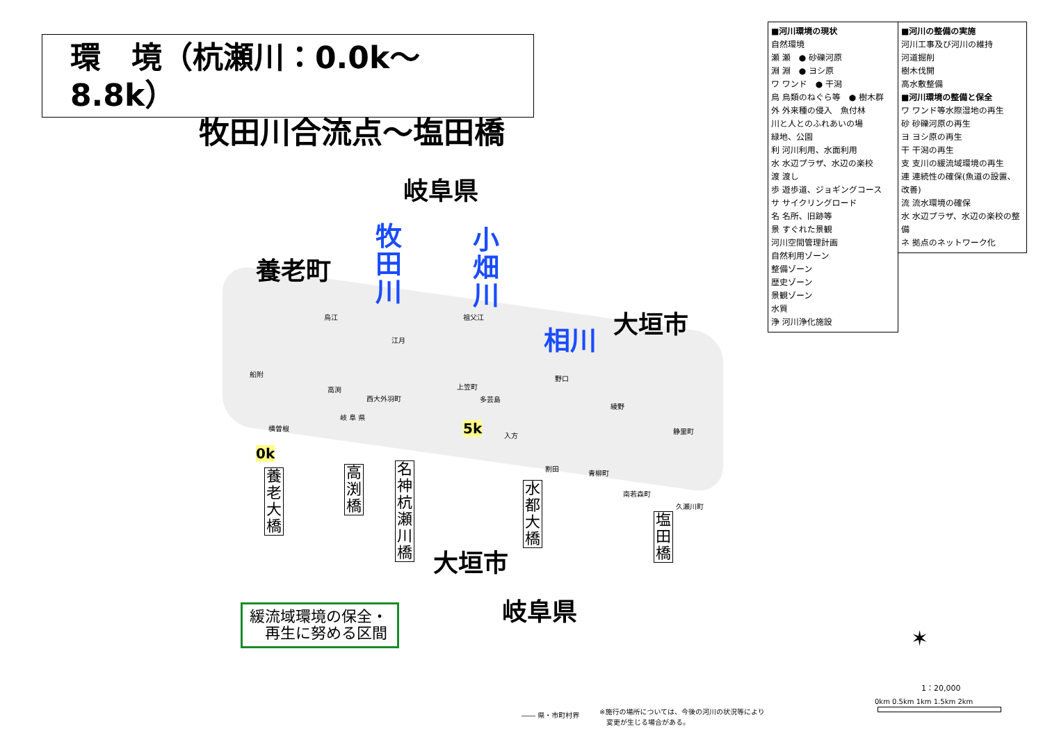環　境（杭瀬川：0.0k～ 8.8k）
牧田川合流点～塩田橋
■河川環境の現状
自然環境
瀬 瀬　● 砂礫河原
淵 淵　● ヨシ原
ワ ワンド　● 干潟
鳥 鳥類のねぐら等　● 樹木群
外 外来種の侵入　魚付林
川と人とのふれあいの場
緑地、公園
利 河川利用、水面利用
水 水辺プラザ、水辺の楽校
渡 渡し
歩 遊歩道、ジョギングコース
サ サイクリングロード
名 名所、旧跡等
景 すぐれた景観
河川空間管理計画
自然利用ゾーン
整備ゾーン
歴史ゾーン
景観ゾーン
水質
浄 河川浄化施設
■河川の整備の実施
河川工事及び河川の維持
河道掘削
樹木伐開
高水敷整備
■河川環境の整備と保全
ワ ワンド等水際湿地の再生
砂 砂礫河原の再生
ヨ ヨシ原の再生
干 干潟の再生
支 支川の緩流域環境の再生
連 連続性の確保(魚道の設置、改善)
流 流水環境の確保
水 水辺プラザ、水辺の楽校の整備
ネ 拠点のネットワーク化
岐阜県
養老町
牧田川
小畑川
相川
大垣市
烏江
江月
祖父江
船附
高渕
西大外羽町
上笠町
多芸島
野口
綾野
静里町
岐 阜 県
横曽根
入方
割田
青柳町
南若森町
久瀬川町
0k
5k
養老大橋
高渕橋
名神杭瀬川橋
水都大橋
塩田橋
大垣市
岐阜県
緩流域環境の保全・
　再生に努める区間
―― 県・市町村界
※施行の場所については、今後の河川の状況等により
　変更が生じる場合がある。
✶
1：20,000
0km 0.5km 1km 1.5km 2km